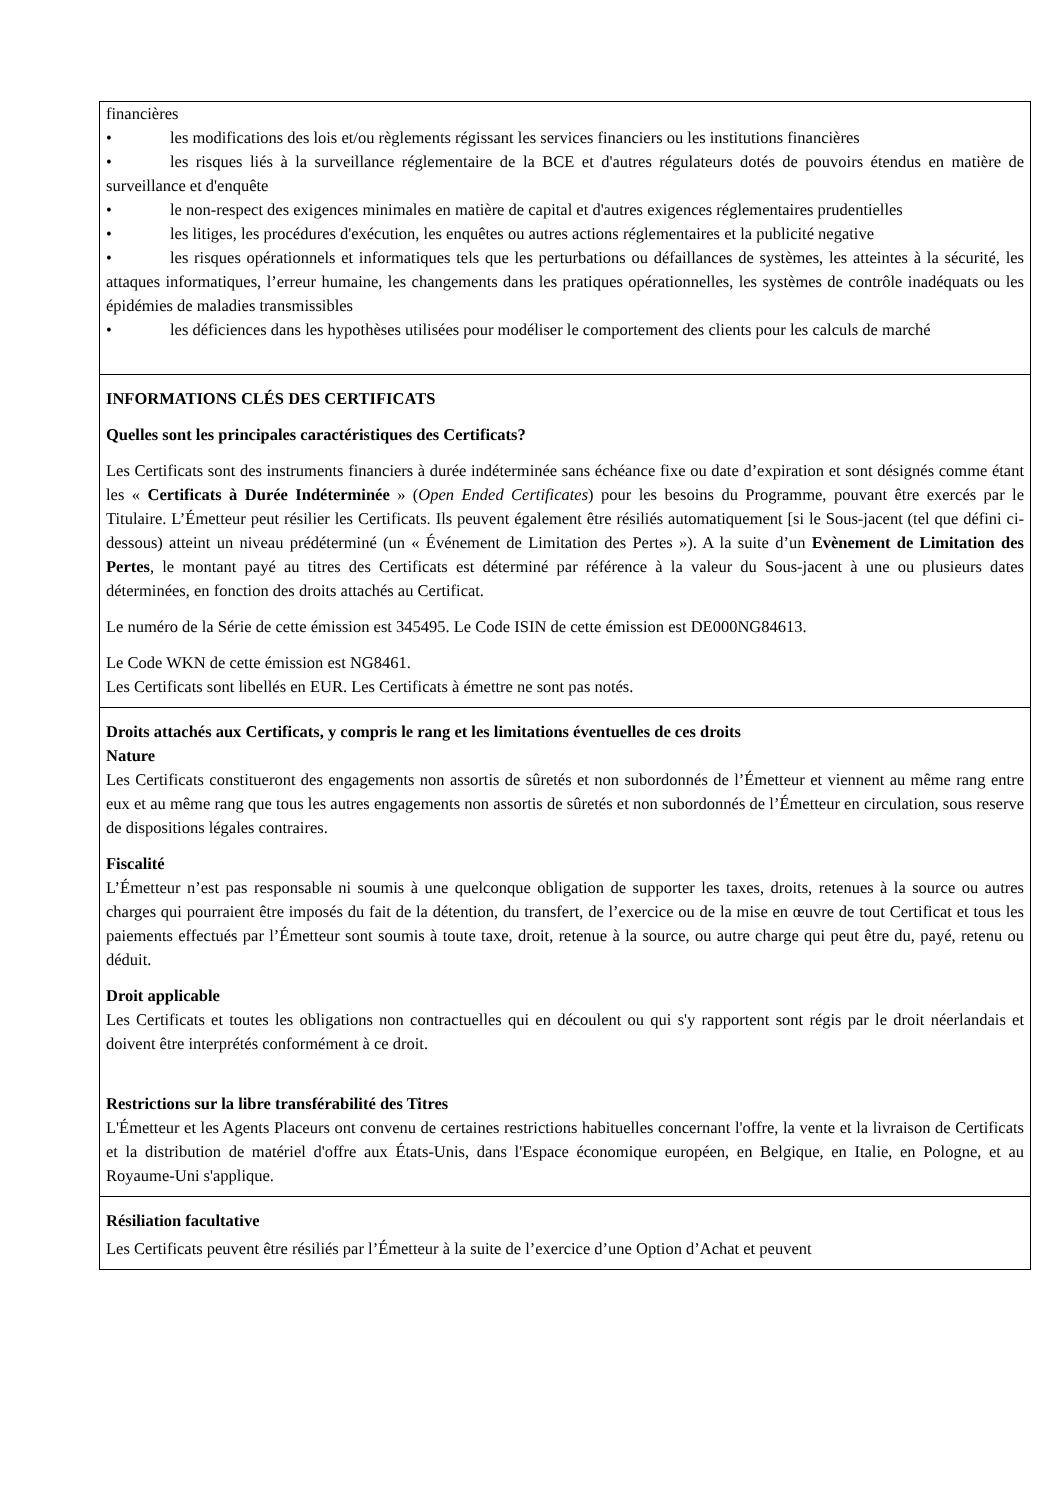| financières • les modifications des lois et/ou règlements régissant les services financiers ou les institutions financières • les risques liés à la surveillance réglementaire de la BCE et d'autres régulateurs dotés de pouvoirs étendus en matière de surveillance et d'enquête • le non-respect des exigences minimales en matière de capital et d'autres exigences réglementaires prudentielles • les litiges, les procédures d'exécution, les enquêtes ou autres actions réglementaires et la publicité negative • les risques opérationnels et informatiques tels que les perturbations ou défaillances de systèmes, les atteintes à la sécurité, les attaques informatiques, l’erreur humaine, les changements dans les pratiques opérationnelles, les systèmes de contrôle inadéquats ou les épidémies de maladies transmissibles • les déficiences dans les hypothèses utilisées pour modéliser le comportement des clients pour les calculs de marché |
| INFORMATIONS CLÉS DES CERTIFICATS Quelles sont les principales caractéristiques des Certificats? Les Certificats sont des instruments financiers à durée indéterminée sans échéance fixe ou date d’expiration et sont désignés comme étant les « Certificats à Durée Indéterminée » ( Open Ended Certificates ) pour les besoins du Programme, pouvant être exercés par le Titulaire. L’Émetteur peut résilier les Certificats. Ils peuvent également être résiliés automatiquement [si le Sous-jacent (tel que défini ci-dessous) atteint un niveau prédéterminé (un « Événement de Limitation des Pertes »). A la suite d’un Evènement de Limitation des Pertes , le montant payé au titres des Certificats est déterminé par référence à la valeur du Sous-jacent à une ou plusieurs dates déterminées, en fonction des droits attachés au Certificat. Le numéro de la Série de cette émission est 345495. Le Code ISIN de cette émission est DE000NG84613. Le Code WKN de cette émission est NG8461. Les Certificats sont libellés en EUR. Les Certificats à émettre ne sont pas notés. |
| Droits attachés aux Certificats, y compris le rang et les limitations éventuelles de ces droits Nature Les Certificats constitueront des engagements non assortis de sûretés et non subordonnés de l’Émetteur et viennent au même rang entre eux et au même rang que tous les autres engagements non assortis de sûretés et non subordonnés de l’Émetteur en circulation, sous reserve de dispositions légales contraires. Fiscalité L’Émetteur n’est pas responsable ni soumis à une quelconque obligation de supporter les taxes, droits, retenues à la source ou autres charges qui pourraient être imposés du fait de la détention, du transfert, de l’exercice ou de la mise en œuvre de tout Certificat et tous les paiements effectués par l’Émetteur sont soumis à toute taxe, droit, retenue à la source, ou autre charge qui peut être du, payé, retenu ou déduit. Droit applicable Les Certificats et toutes les obligations non contractuelles qui en découlent ou qui s'y rapportent sont régis par le droit néerlandais et doivent être interprétés conformément à ce droit. Restrictions sur la libre transférabilité des Titres L'Émetteur et les Agents Placeurs ont convenu de certaines restrictions habituelles concernant l'offre, la vente et la livraison de Certificats et la distribution de matériel d'offre aux États-Unis, dans l'Espace économique européen, en Belgique, en Italie, en Pologne, et au Royaume-Uni s'applique. |
| Résiliation facultative Les Certificats peuvent être résiliés par l’Émetteur à la suite de l’exercice d’une Option d’Achat et peuvent |